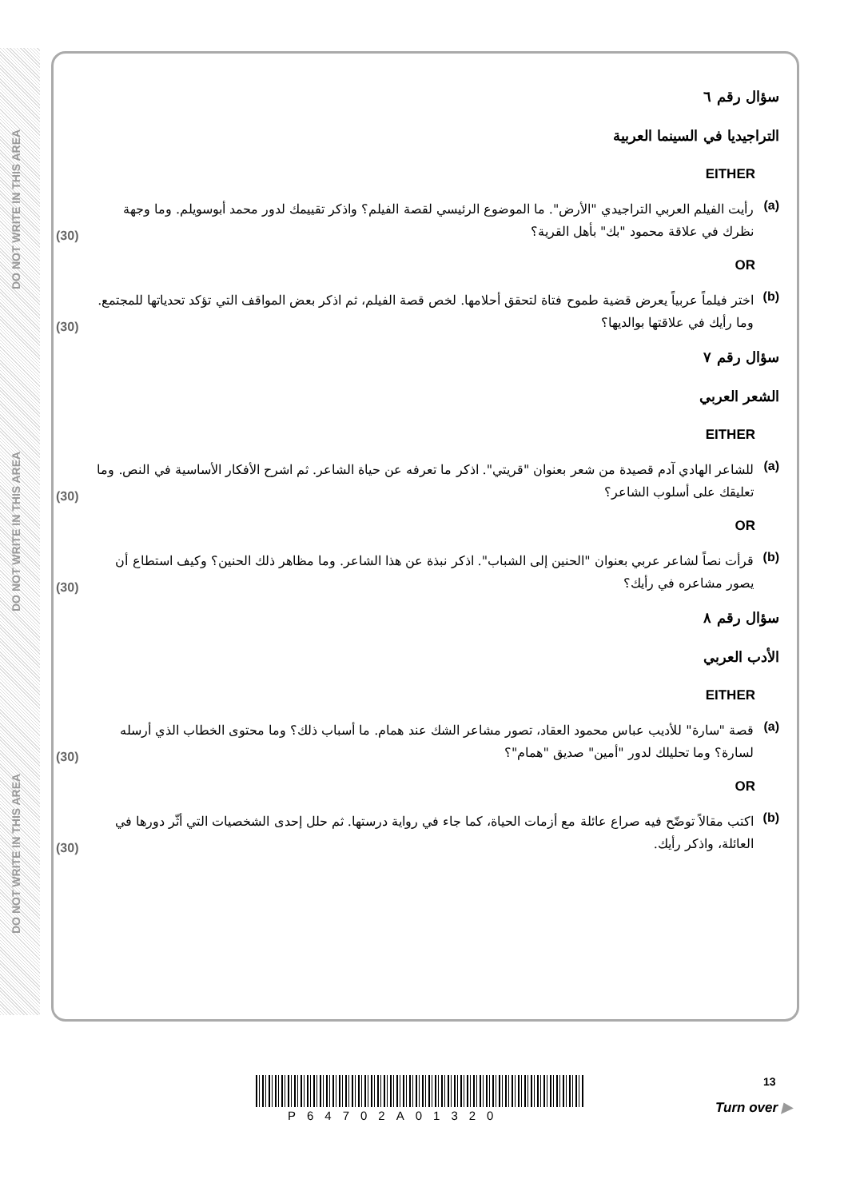DO NOT WRITE IN THIS AREA DO NOT WRITE IN THIS AREA DO NOT WRITE IN THIS AREA
سؤال رقم ٦
التراجيديا في السينما العربية
EITHER
(a) رأيت الفيلم العربي التراجيدي "الأرض". ما الموضوع الرئيسي لقصة الفيلم؟ واذكر تقييمك لدور محمد أبوسويلم. وما وجهة نظرك في علاقة محمود "بك" بأهل القرية؟ (30)
OR
(b) اختر فيلماً عربياً يعرض قضية طموح فتاة لتحقق أحلامها. لخص قصة الفيلم، ثم اذكر بعض المواقف التي تؤكد تحدياتها للمجتمع. وما رأيك في علاقتها بوالديها؟ (30)
سؤال رقم ٧
الشعر العربي
EITHER
(a) للشاعر الهادي آدم قصيدة من شعر بعنوان "قريتي". اذكر ما تعرفه عن حياة الشاعر. ثم اشرح الأفكار الأساسية في النص. وما تعليقك على أسلوب الشاعر؟ (30)
OR
(b) قرأت نصاً لشاعر عربي بعنوان "الحنين إلى الشباب". اذكر نبذة عن هذا الشاعر. وما مظاهر ذلك الحنين؟ وكيف استطاع أن يصور مشاعره في رأيك؟ (30)
سؤال رقم ٨
الأدب العربي
EITHER
(a) قصة "سارة" للأديب عباس محمود العقاد، تصور مشاعر الشك عند همام. ما أسباب ذلك؟ وما محتوى الخطاب الذي أرسله لسارة؟ وما تحليلك لدور "أمين" صديق "همام"؟ (30)
OR
(b) اكتب مقالاً توضّح فيه صراع عائلة مع أزمات الحياة، كما جاء في رواية درستها. ثم حلل إحدى الشخصيات التي أثّر دورها في العائلة، واذكر رأيك. (30)
13
P64702A01320
Turn over ▶